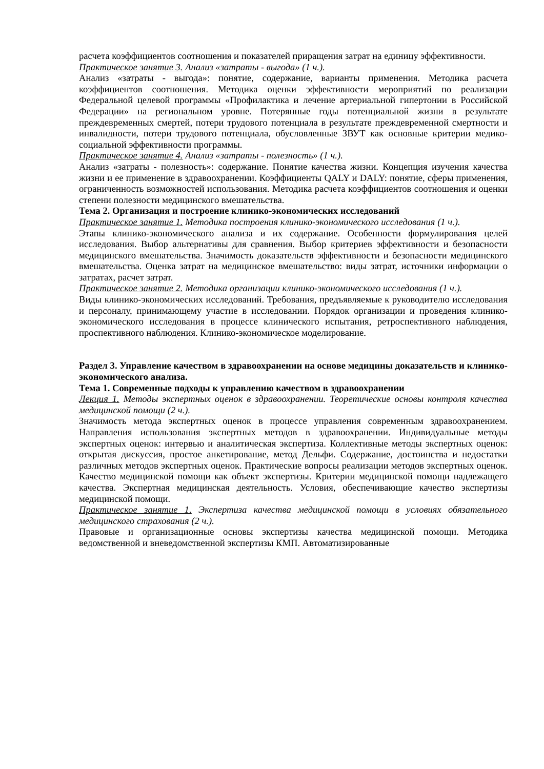расчета коэффициентов соотношения и показателей приращения затрат на единицу эффективности.
Практическое занятие 3. Анализ «затраты - выгода» (1 ч.).
Анализ «затраты - выгода»: понятие, содержание, варианты применения. Методика расчета коэффициентов соотношения. Методика оценки эффективности мероприятий по реализации Федеральной целевой программы «Профилактика и лечение артериальной гипертонии в Российской Федерации» на региональном уровне. Потерянные годы потенциальной жизни в результате преждевременных смертей, потери трудового потенциала в результате преждевременной смертности и инвалидности, потери трудового потенциала, обусловленные ЗВУТ как основные критерии медико-социальной эффективности программы.
Практическое занятие 4. Анализ «затраты - полезность» (1 ч.).
Анализ «затраты - полезность»: содержание. Понятие качества жизни. Концепция изучения качества жизни и ее применение в здравоохранении. Коэффициенты QALY и DALY: понятие, сферы применения, ограниченность возможностей использования. Методика расчета коэффициентов соотношения и оценки степени полезности медицинского вмешательства.
Тема 2. Организация и построение клинико-экономических исследований
Практическое занятие 1. Методика построения клинико-экономического исследования (1 ч.).
Этапы клинико-экономического анализа и их содержание. Особенности формулирования целей исследования. Выбор альтернативы для сравнения. Выбор критериев эффективности и безопасности медицинского вмешательства. Значимость доказательств эффективности и безопасности медицинского вмешательства. Оценка затрат на медицинское вмешательство: виды затрат, источники информации о затратах, расчет затрат.
Практическое занятие 2. Методика организации клинико-экономического исследования (1 ч.).
Виды клинико-экономических исследований. Требования, предъявляемые к руководителю исследования и персоналу, принимающему участие в исследовании. Порядок организации и проведения клинико-экономического исследования в процессе клинического испытания, ретроспективного наблюдения, проспективного наблюдения. Клинико-экономическое моделирование.
Раздел 3. Управление качеством в здравоохранении на основе медицины доказательств и клинико-экономического анализа.
Тема 1. Современные подходы к управлению качеством в здравоохранении
Лекция 1. Методы экспертных оценок в здравоохранении. Теоретические основы контроля качества медицинской помощи (2 ч.).
Значимость метода экспертных оценок в процессе управления современным здравоохранением. Направления использования экспертных методов в здравоохранении. Индивидуальные методы экспертных оценок: интервью и аналитическая экспертиза. Коллективные методы экспертных оценок: открытая дискуссия, простое анкетирование, метод Дельфи. Содержание, достоинства и недостатки различных методов экспертных оценок. Практические вопросы реализации методов экспертных оценок. Качество медицинской помощи как объект экспертизы. Критерии медицинской помощи надлежащего качества. Экспертная медицинская деятельность. Условия, обеспечивающие качество экспертизы медицинской помощи.
Практическое занятие 1. Экспертиза качества медицинской помощи в условиях обязательного медицинского страхования (2 ч.).
Правовые и организационные основы экспертизы качества медицинской помощи. Методика ведомственной и вневедомственной экспертизы КМП. Автоматизированные